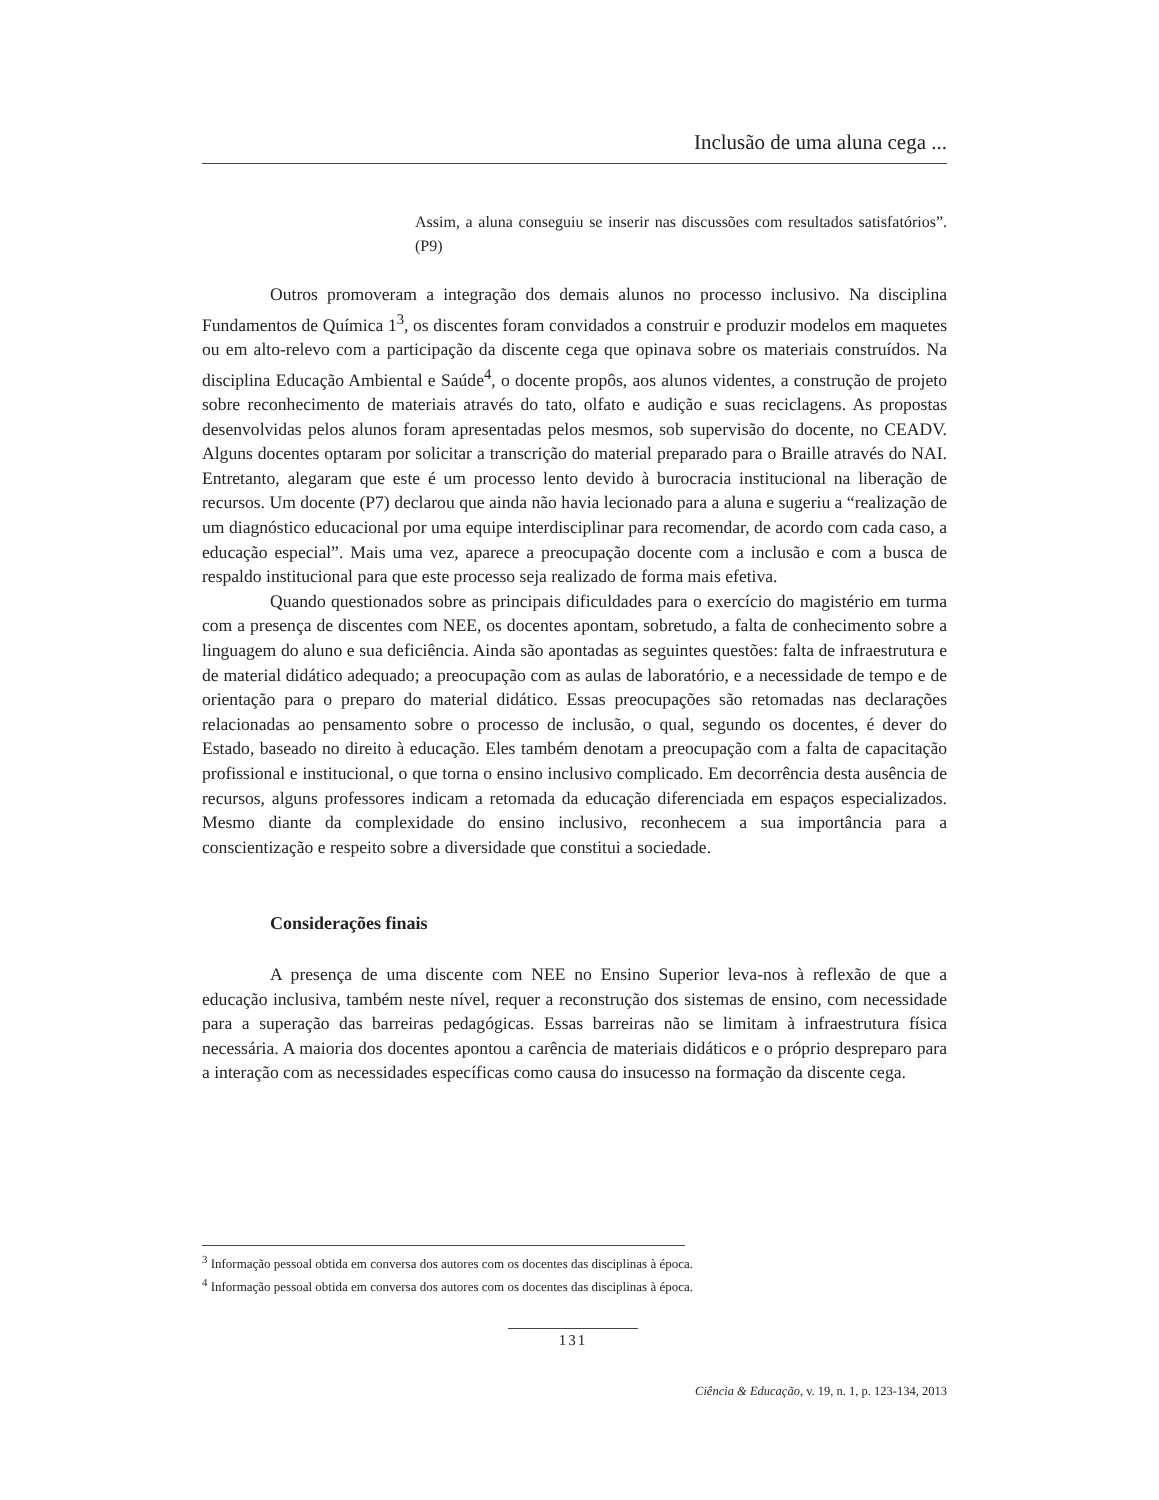Inclusão de uma aluna cega ...
Assim, a aluna conseguiu se inserir nas discussões com resultados satisfatórios”. (P9)
Outros promoveram a integração dos demais alunos no processo inclusivo. Na disciplina Fundamentos de Química 1<sup>3</sup>, os discentes foram convidados a construir e produzir modelos em maquetes ou em alto-relevo com a participação da discente cega que opinava sobre os materiais construídos. Na disciplina Educação Ambiental e Saúde<sup>4</sup>, o docente propôs, aos alunos videntes, a construção de projeto sobre reconhecimento de materiais através do tato, olfato e audição e suas reciclagens. As propostas desenvolvidas pelos alunos foram apresentadas pelos mesmos, sob supervisão do docente, no CEADV. Alguns docentes optaram por solicitar a transcrição do material preparado para o Braille através do NAI. Entretanto, alegaram que este é um processo lento devido à burocracia institucional na liberação de recursos. Um docente (P7) declarou que ainda não havia lecionado para a aluna e sugeriu a “realização de um diagnóstico educacional por uma equipe interdisciplinar para recomendar, de acordo com cada caso, a educação especial”. Mais uma vez, aparece a preocupação docente com a inclusão e com a busca de respaldo institucional para que este processo seja realizado de forma mais efetiva.
Quando questionados sobre as principais dificuldades para o exercício do magistério em turma com a presença de discentes com NEE, os docentes apontam, sobretudo, a falta de conhecimento sobre a linguagem do aluno e sua deficiência. Ainda são apontadas as seguintes questões: falta de infraestrutura e de material didático adequado; a preocupação com as aulas de laboratório, e a necessidade de tempo e de orientação para o preparo do material didático. Essas preocupações são retomadas nas declarações relacionadas ao pensamento sobre o processo de inclusão, o qual, segundo os docentes, é dever do Estado, baseado no direito à educação. Eles também denotam a preocupação com a falta de capacitação profissional e institucional, o que torna o ensino inclusivo complicado. Em decorrência desta ausência de recursos, alguns professores indicam a retomada da educação diferenciada em espaços especializados. Mesmo diante da complexidade do ensino inclusivo, reconhecem a sua importância para a conscientização e respeito sobre a diversidade que constitui a sociedade.
Considerações finais
A presença de uma discente com NEE no Ensino Superior leva-nos à reflexão de que a educação inclusiva, também neste nível, requer a reconstrução dos sistemas de ensino, com necessidade para a superação das barreiras pedagógicas. Essas barreiras não se limitam à infraestrutura física necessária. A maioria dos docentes apontou a carência de materiais didáticos e o próprio despreparo para a interação com as necessidades específicas como causa do insucesso na formação da discente cega.
<sup>3</sup> Informação pessoal obtida em conversa dos autores com os docentes das disciplinas à época.
<sup>4</sup> Informação pessoal obtida em conversa dos autores com os docentes das disciplinas à época.
131
Ciência & Educação, v. 19, n. 1, p. 123-134, 2013